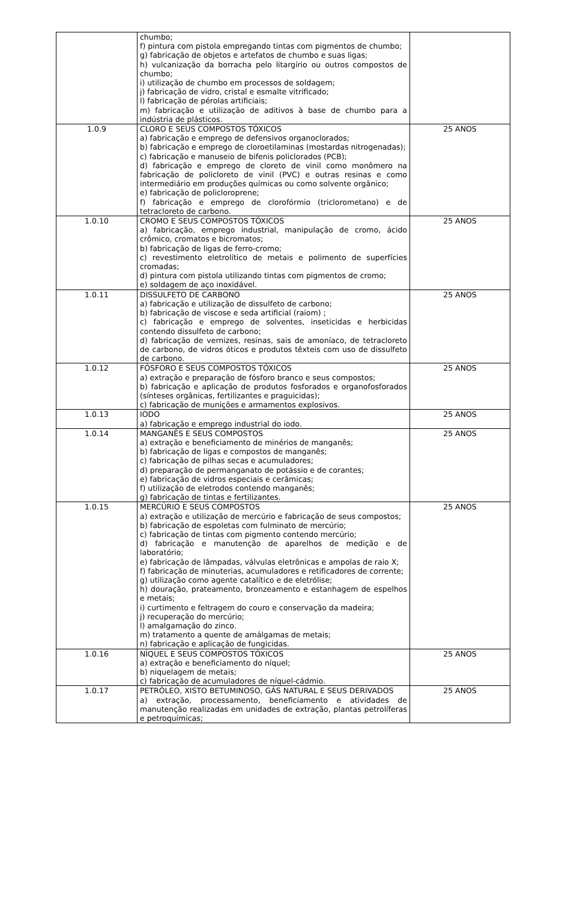| | chumbo; f) pintura com pistola empregando tintas com pigmentos de chumbo; g) fabricação de objetos e artefatos de chumbo e suas ligas; h) vulcanização da borracha pelo litargírio ou outros compostos de chumbo; i) utilização de chumbo em processos de soldagem; j) fabricação de vidro, cristal e esmalte vitrificado; l) fabricação de pérolas artificiais; m) fabricação e utilização de aditivos à base de chumbo para a indústria de plásticos. | |
| 1.0.9 | CLORO E SEUS COMPOSTOS TÓXICOS a) fabricação e emprego de defensivos organoclorados; b) fabricação e emprego de cloroetilaminas (mostardas nitrogenadas); c) fabricação e manuseio de bifenis policlorados (PCB); d) fabricação e emprego de cloreto de vinil como monômero na fabricação de policloreto de vinil (PVC) e outras resinas e como intermediário em produções químicas ou como solvente orgânico; e) fabricação de policloroprene; f) fabricação e emprego de clorofórmio (triclorometano) e de tetracloreto de carbono. | 25 ANOS |
| 1.0.10 | CROMO E SEUS COMPOSTOS TÓXICOS a) fabricação, emprego industrial, manipulação de cromo, ácido crômico, cromatos e bicromatos; b) fabricação de ligas de ferro-cromo; c) revestimento eletrolítico de metais e polimento de superfícies cromadas; d) pintura com pistola utilizando tintas com pigmentos de cromo; e) soldagem de aço inoxidável. | 25 ANOS |
| 1.0.11 | DISSULFETO DE CARBONO a) fabricação e utilização de dissulfeto de carbono; b) fabricação de viscose e seda artificial (raiom) ; c) fabricação e emprego de solventes, inseticidas e herbicidas contendo dissulfeto de carbono; d) fabricação de vernizes, resinas, sais de amoníaco, de tetracloreto de carbono, de vidros óticos e produtos têxteis com uso de dissulfeto de carbono. | 25 ANOS |
| 1.0.12 | FÓSFORO E SEUS COMPOSTOS TÓXICOS a) extração e preparação de fósforo branco e seus compostos; b) fabricação e aplicação de produtos fosforados e organofosforados (sínteses orgânicas, fertilizantes e praguicidas); c) fabricação de munições e armamentos explosivos. | 25 ANOS |
| 1.0.13 | IODO a) fabricação e emprego industrial do iodo. | 25 ANOS |
| 1.0.14 | MANGANÊS E SEUS COMPOSTOS a) extração e beneficiamento de minérios de manganês; b) fabricação de ligas e compostos de manganês; c) fabricação de pilhas secas e acumuladores; d) preparação de permanganato de potássio e de corantes; e) fabricação de vidros especiais e cerâmicas; f) utilização de eletrodos contendo manganês; g) fabricação de tintas e fertilizantes. | 25 ANOS |
| 1.0.15 | MERCÚRIO E SEUS COMPOSTOS a) extração e utilização de mercúrio e fabricação de seus compostos; b) fabricação de espoletas com fulminato de mercúrio; c) fabricação de tintas com pigmento contendo mercúrio; d) fabricação e manutenção de aparelhos de medição e de laboratório; e) fabricação de lâmpadas, válvulas eletrônicas e ampolas de raio X; f) fabricação de minuterias, acumuladores e retificadores de corrente; g) utilização como agente catalítico e de eletrólise; h) douração, prateamento, bronzeamento e estanhagem de espelhos e metais; i) curtimento e feltragem do couro e conservação da madeira; j) recuperação do mercúrio; l) amalgamação do zinco. m) tratamento a quente de amálgamas de metais; n) fabricação e aplicação de fungicidas. | 25 ANOS |
| 1.0.16 | NÍQUEL E SEUS COMPOSTOS TÓXICOS a) extração e beneficiamento do níquel; b) niquelagem de metais; c) fabricação de acumuladores de níquel-cádmio. | 25 ANOS |
| 1.0.17 | PETRÓLEO, XISTO BETUMINOSO, GÁS NATURAL E SEUS DERIVADOS a) extração, processamento, beneficiamento e atividades de manutenção realizadas em unidades de extração, plantas petrolíferas e petroquímicas; | 25 ANOS |